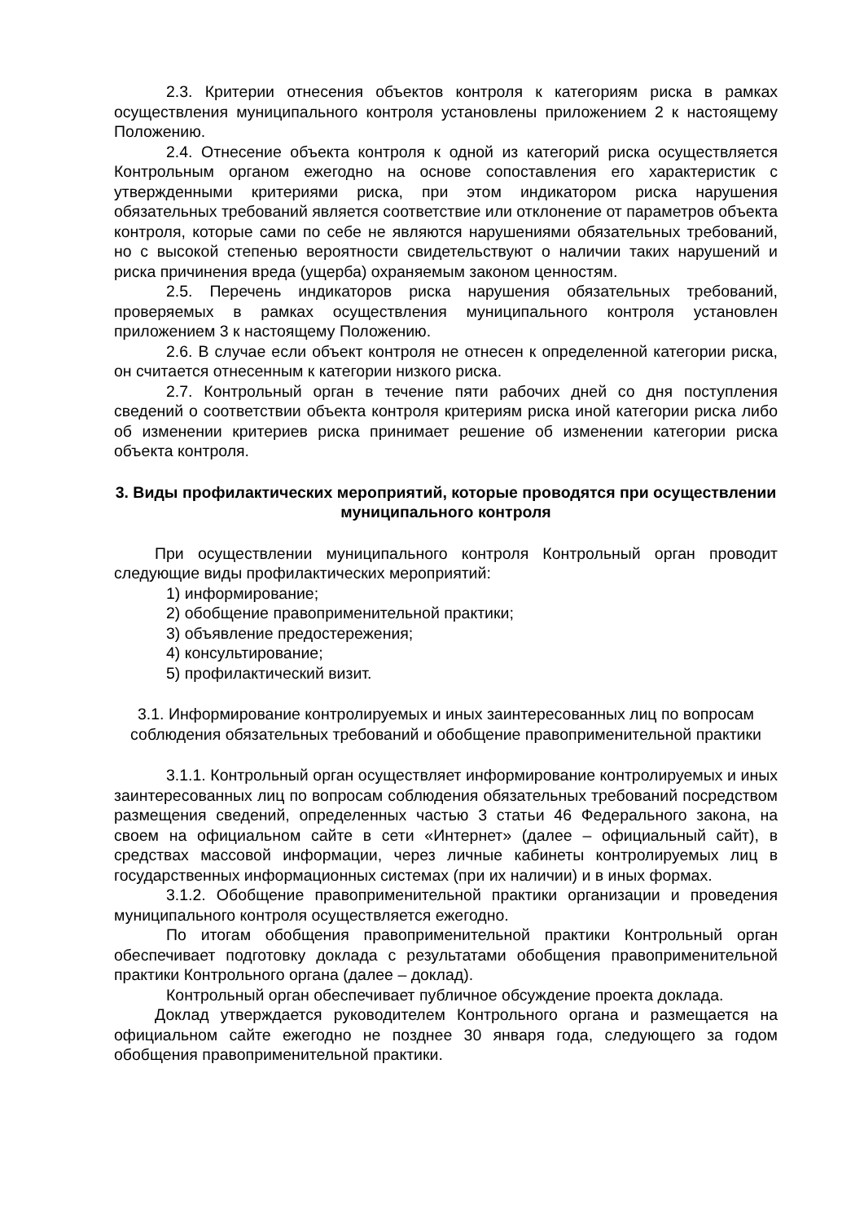2.3. Критерии отнесения объектов контроля к категориям риска в рамках осуществления муниципального контроля установлены приложением 2 к настоящему Положению.
2.4. Отнесение объекта контроля к одной из категорий риска осуществляется Контрольным органом ежегодно на основе сопоставления его характеристик с утвержденными критериями риска, при этом индикатором риска нарушения обязательных требований является соответствие или отклонение от параметров объекта контроля, которые сами по себе не являются нарушениями обязательных требований, но с высокой степенью вероятности свидетельствуют о наличии таких нарушений и риска причинения вреда (ущерба) охраняемым законом ценностям.
2.5. Перечень индикаторов риска нарушения обязательных требований, проверяемых в рамках осуществления муниципального контроля установлен приложением 3 к настоящему Положению.
2.6. В случае если объект контроля не отнесен к определенной категории риска, он считается отнесенным к категории низкого риска.
2.7. Контрольный орган в течение пяти рабочих дней со дня поступления сведений о соответствии объекта контроля критериям риска иной категории риска либо об изменении критериев риска принимает решение об изменении категории риска объекта контроля.
3. Виды профилактических мероприятий, которые проводятся при осуществлении муниципального контроля
При осуществлении муниципального контроля Контрольный орган проводит следующие виды профилактических мероприятий:
1) информирование;
2) обобщение правоприменительной практики;
3) объявление предостережения;
4) консультирование;
5) профилактический визит.
3.1. Информирование контролируемых и иных заинтересованных лиц по вопросам соблюдения обязательных требований и обобщение правоприменительной практики
3.1.1. Контрольный орган осуществляет информирование контролируемых и иных заинтересованных лиц по вопросам соблюдения обязательных требований посредством размещения сведений, определенных частью 3 статьи 46 Федерального закона, на своем на официальном сайте в сети «Интернет» (далее – официальный сайт), в средствах массовой информации, через личные кабинеты контролируемых лиц в государственных информационных системах (при их наличии) и в иных формах.
3.1.2. Обобщение правоприменительной практики организации и проведения муниципального контроля осуществляется ежегодно.
По итогам обобщения правоприменительной практики Контрольный орган обеспечивает подготовку доклада с результатами обобщения правоприменительной практики Контрольного органа (далее – доклад).
Контрольный орган обеспечивает публичное обсуждение проекта доклада.
Доклад утверждается руководителем Контрольного органа и размещается на официальном сайте ежегодно не позднее 30 января года, следующего за годом обобщения правоприменительной практики.